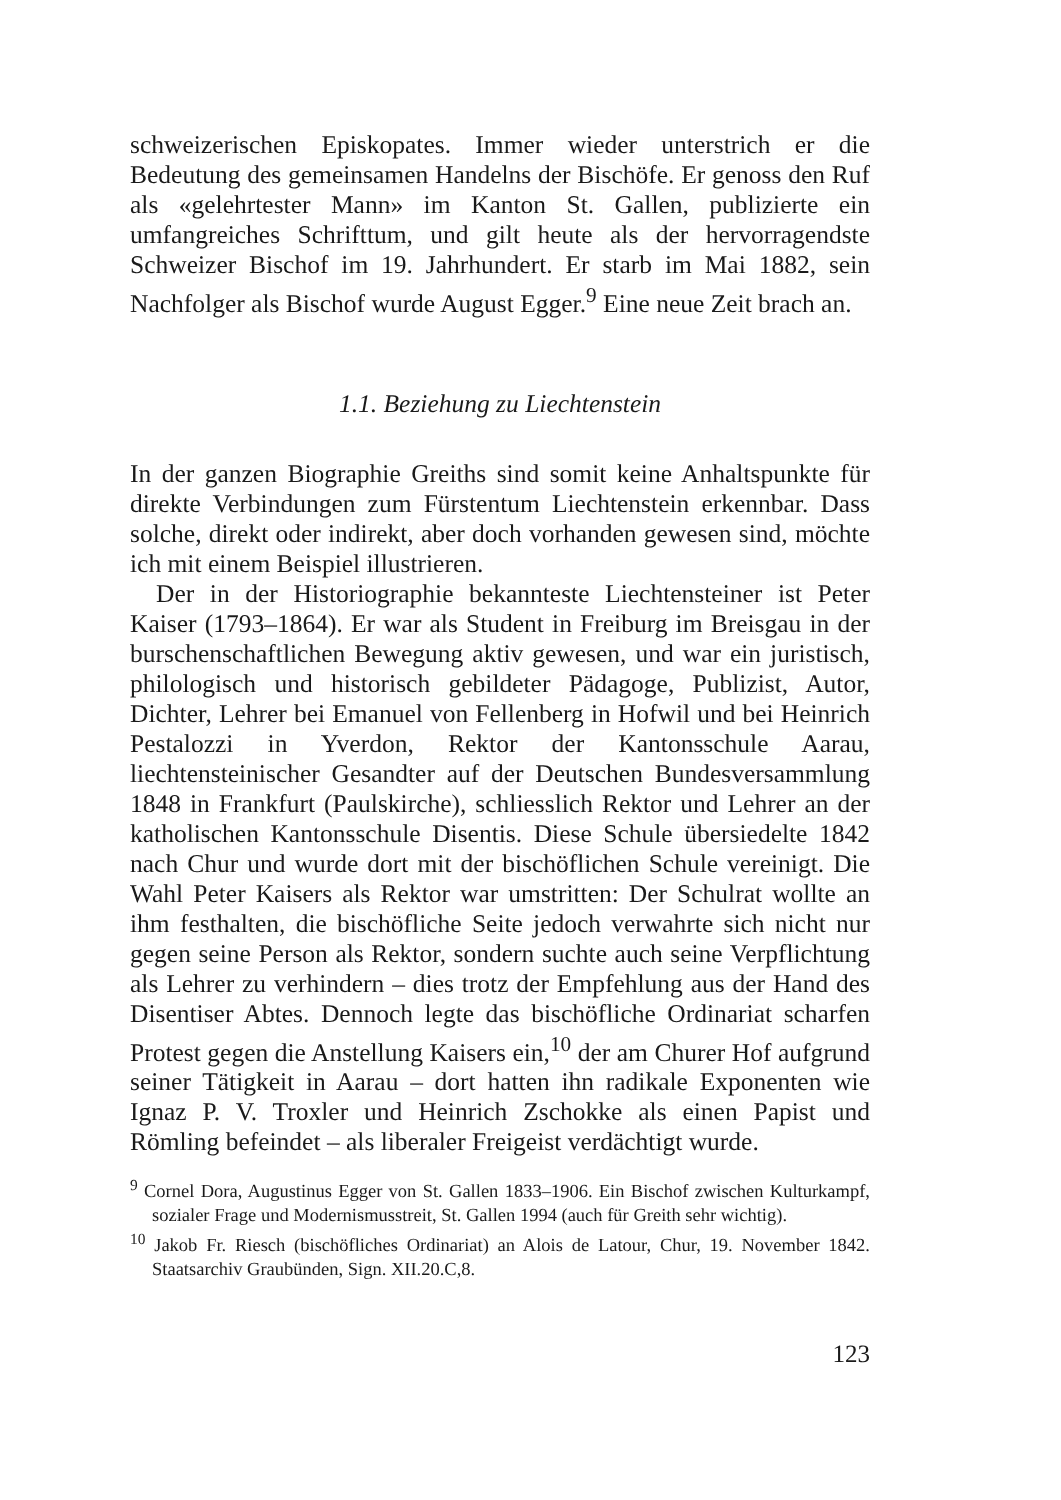schweizerischen Episkopates. Immer wieder unterstrich er die Bedeutung des gemeinsamen Handelns der Bischöfe. Er genoss den Ruf als «gelehrtester Mann» im Kanton St. Gallen, publizierte ein umfangreiches Schrifttum, und gilt heute als der hervorragendste Schweizer Bischof im 19. Jahrhundert. Er starb im Mai 1882, sein Nachfolger als Bischof wurde August Egger.<sup>9</sup> Eine neue Zeit brach an.
1.1. Beziehung zu Liechtenstein
In der ganzen Biographie Greiths sind somit keine Anhaltspunkte für direkte Verbindungen zum Fürstentum Liechtenstein erkennbar. Dass solche, direkt oder indirekt, aber doch vorhanden gewesen sind, möchte ich mit einem Beispiel illustrieren.
Der in der Historiographie bekannteste Liechtensteiner ist Peter Kaiser (1793–1864). Er war als Student in Freiburg im Breisgau in der burschenschaftlichen Bewegung aktiv gewesen, und war ein juristisch, philologisch und historisch gebildeter Pädagoge, Publizist, Autor, Dichter, Lehrer bei Emanuel von Fellenberg in Hofwil und bei Heinrich Pestalozzi in Yverdon, Rektor der Kantonsschule Aarau, liechtensteinischer Gesandter auf der Deutschen Bundesversammlung 1848 in Frankfurt (Paulskirche), schliesslich Rektor und Lehrer an der katholischen Kantonsschule Disentis. Diese Schule übersiedelte 1842 nach Chur und wurde dort mit der bischöflichen Schule vereinigt. Die Wahl Peter Kaisers als Rektor war umstritten: Der Schulrat wollte an ihm festhalten, die bischöfliche Seite jedoch verwahrte sich nicht nur gegen seine Person als Rektor, sondern suchte auch seine Verpflichtung als Lehrer zu verhindern – dies trotz der Empfehlung aus der Hand des Disentiser Abtes. Dennoch legte das bischöfliche Ordinariat scharfen Protest gegen die Anstellung Kaisers ein,<sup>10</sup> der am Churer Hof aufgrund seiner Tätigkeit in Aarau – dort hatten ihn radikale Exponenten wie Ignaz P. V. Troxler und Heinrich Zschokke als einen Papist und Römling befeindet – als liberaler Freigeist verdächtigt wurde.
<sup>9</sup> Cornel Dora, Augustinus Egger von St. Gallen 1833–1906. Ein Bischof zwischen Kulturkampf, sozialer Frage und Modernismusstreit, St. Gallen 1994 (auch für Greith sehr wichtig).
<sup>10</sup> Jakob Fr. Riesch (bischöfliches Ordinariat) an Alois de Latour, Chur, 19. November 1842. Staatsarchiv Graubünden, Sign. XII.20.C,8.
123